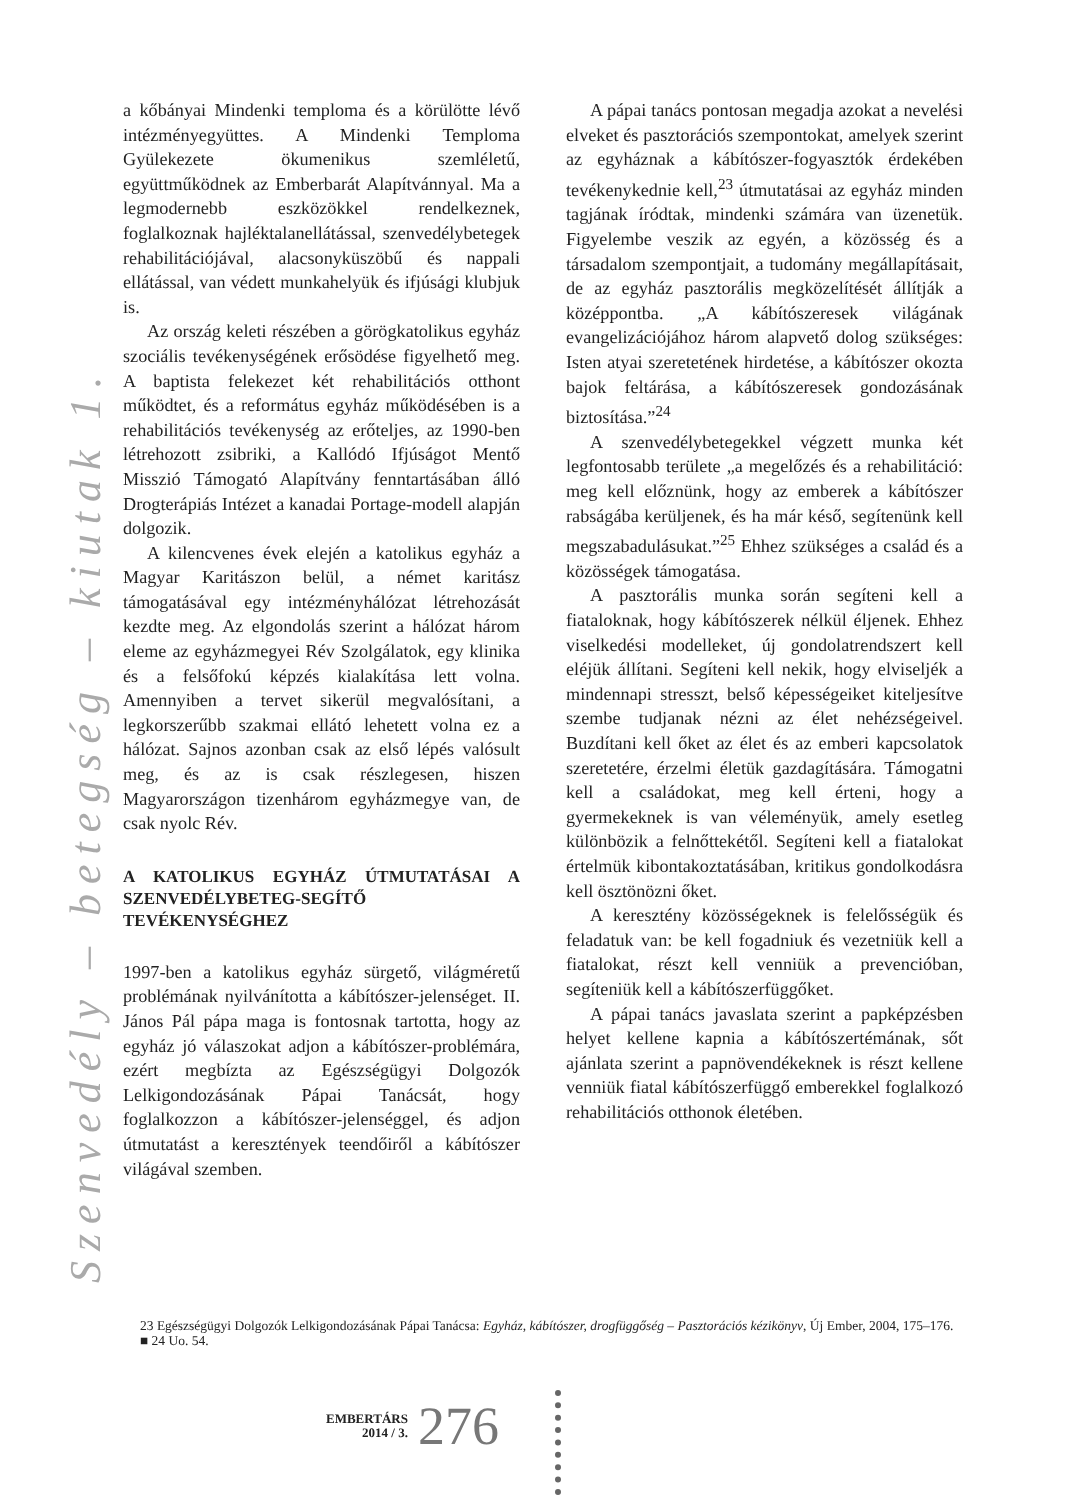Szenvedély – betegség – kiutak 1.
a kőbányai Mindenki temploma és a körülötte lévő intézményegyüttes. A Mindenki Temploma Gyülekezete ökumenikus szemléletű, együttműködnek az Emberbarát Alapítvánnyal. Ma a legmodernebb eszközökkel rendelkeznek, foglalkoznak hajléktalanellátással, szenvedélybetegek rehabilitációjával, alacsonyküszöbű és nappali ellátással, van védett munkahelyük és ifjúsági klubjuk is.
Az ország keleti részében a görögkatolikus egyház szociális tevékenységének erősödése figyelhető meg. A baptista felekezet két rehabilitációs otthont működtet, és a református egyház működésében is a rehabilitációs tevékenység az erőteljes, az 1990-ben létrehozott zsibriki, a Kallódó Ifjúságot Mentő Misszió Támogató Alapítvány fenntartásában álló Drogterápiás Intézet a kanadai Portage-modell alapján dolgozik.
A kilencvenes évek elején a katolikus egyház a Magyar Karitászon belül, a német karitász támogatásával egy intézményhálózat létrehozását kezdte meg. Az elgondolás szerint a hálózat három eleme az egyházmegyei Rév Szolgálatok, egy klinika és a felsőfokú képzés kialakítása lett volna. Amennyiben a tervet sikerül megvalósítani, a legkorszerűbb szakmai ellátó lehetett volna ez a hálózat. Sajnos azonban csak az első lépés valósult meg, és az is csak részlegesen, hiszen Magyarországon tizenhárom egyházmegye van, de csak nyolc Rév.
A KATOLIKUS EGYHÁZ ÚTMUTATÁSAI A SZENVEDÉLYBETEG-SEGÍTŐ TEVÉKENYSÉGHEZ
1997-ben a katolikus egyház sürgető, világméretű problémának nyilvánította a kábítószer-jelenséget. II. János Pál pápa maga is fontosnak tartotta, hogy az egyház jó válaszokat adjon a kábítószer-problémára, ezért megbízta az Egészségügyi Dolgozók Lelkigondozásának Pápai Tanácsát, hogy foglalkozzon a kábítószer-jelenséggel, és adjon útmutatást a keresztények teendőiről a kábítószer világával szemben.
A pápai tanács pontosan megadja azokat a nevelési elveket és pasztorációs szempontokat, amelyek szerint az egyháznak a kábítószer-fogyasztók érdekében tevékenykednie kell,<sup>23</sup> útmutatásai az egyház minden tagjának íródtak, mindenki számára van üzenetük. Figyelembe veszik az egyén, a közösség és a társadalom szempontjait, a tudomány megállapításait, de az egyház pasztorális megközelítését állítják a középpontba. „A kábítószeresek világának evangelizációjához három alapvető dolog szükséges: Isten atyai szeretetének hirdetése, a kábítószer okozta bajok feltárása, a kábítószeresek gondozásának biztosítása.”<sup>24</sup>
A szenvedélybetegekkel végzett munka két legfontosabb területe „a megelőzés és a rehabilitáció: meg kell előznünk, hogy az emberek a kábítószer rabságába kerüljenek, és ha már késő, segítenünk kell megszabadulásukat.”<sup>25</sup> Ehhez szükséges a család és a közösségek támogatása.
A pasztorális munka során segíteni kell a fiataloknak, hogy kábítószerek nélkül éljenek. Ehhez viselkedési modelleket, új gondolatrendszert kell eléjük állítani. Segíteni kell nekik, hogy elviseljék a mindennapi stresszt, belső képességeiket kiteljesítve szembe tudjanak nézni az élet nehézségeivel. Buzdítani kell őket az élet és az emberi kapcsolatok szeretetére, érzelmi életük gazdagítására. Támogatni kell a családokat, meg kell érteni, hogy a gyermekeknek is van véleményük, amely esetleg különbözik a felnőttekétől. Segíteni kell a fiatalokat értelmük kibontakoztatásában, kritikus gondolkodásra kell ösztönözni őket.
A keresztény közösségeknek is felelősségük és feladatuk van: be kell fogadniuk és vezetniük kell a fiatalokat, részt kell venniük a prevencióban, segíteniük kell a kábítószerfüggőket.
A pápai tanács javaslata szerint a papképzésben helyet kellene kapnia a kábítószertémának, sőt ajánlata szerint a papnövendékeknek is részt kellene venniük fiatal kábítószerfüggő emberekkel foglalkozó rehabilitációs otthonok életében.
23 Egészségügyi Dolgozók Lelkigondozásának Pápai Tanácsa: Egyház, kábítószer, drogfüggőség – Pasztorációs kézikönyv, Új Ember, 2004, 175–176. ■ 24 Uo. 54.
EMBERTÁRS
2014 / 3.
276